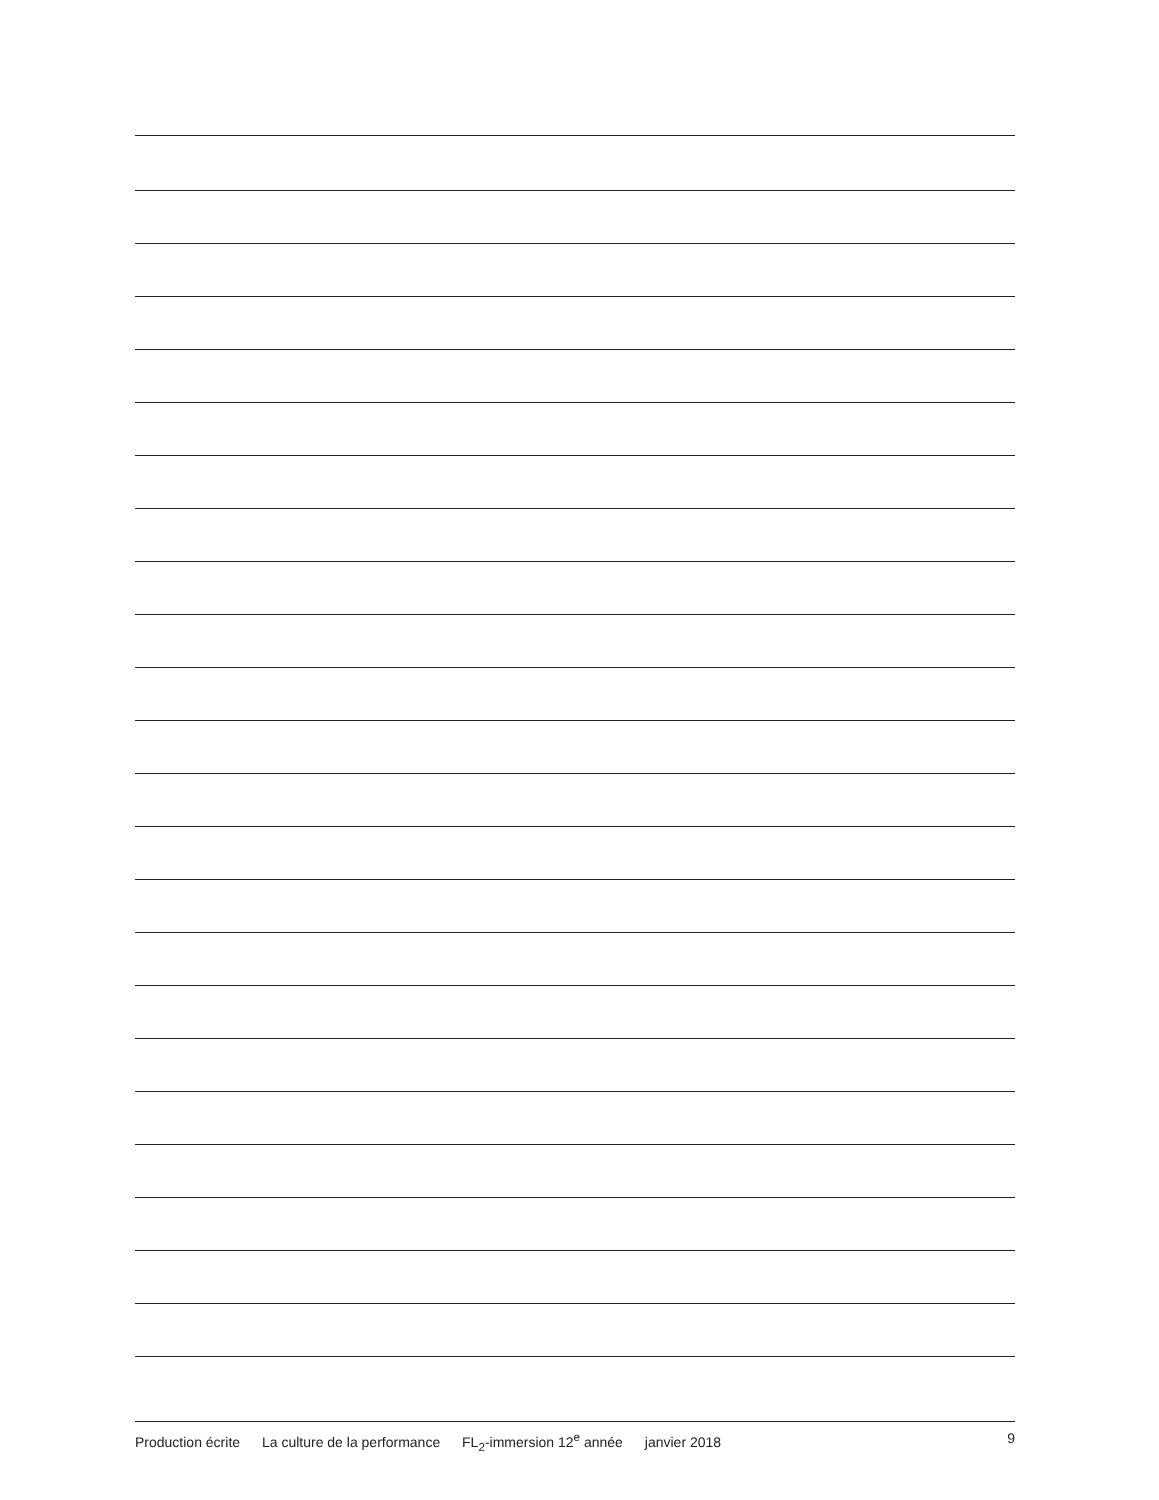Production écrite La culture de la performance FL<sub>2</sub>-immersion 12<sup>e</sup> année janvier 2018
9